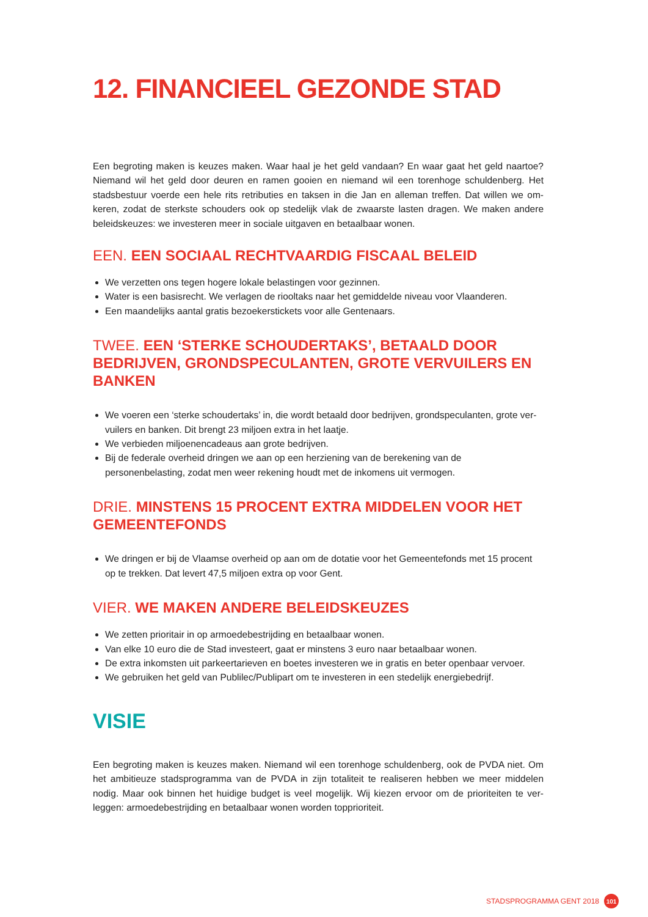12. FINANCIEEL GEZONDE STAD
Een begroting maken is keuzes maken. Waar haal je het geld vandaan? En waar gaat het geld naartoe? Niemand wil het geld door deuren en ramen gooien en niemand wil een torenhoge schuldenberg. Het stadsbestuur voerde een hele rits retributies en taksen in die Jan en alleman treffen. Dat willen we om-keren, zodat de sterkste schouders ook op stedelijk vlak de zwaarste lasten dragen. We maken andere beleidskeuzes: we investeren meer in sociale uitgaven en betaalbaar wonen.
EEN. EEN SOCIAAL RECHTVAARDIG FISCAAL BELEID
We verzetten ons tegen hogere lokale belastingen voor gezinnen.
Water is een basisrecht. We verlagen de riooltaks naar het gemiddelde niveau voor Vlaanderen.
Een maandelijks aantal gratis bezoekerstickets voor alle Gentenaars.
TWEE. EEN ‘STERKE SCHOUDERTAKS’, BETAALD DOOR BEDRIJVEN, GRONDSPECULANTEN, GROTE VERVUILERS EN BANKEN
We voeren een ‘sterke schoudertaks’ in, die wordt betaald door bedrijven, grondspeculanten, grote ver-vuilers en banken. Dit brengt 23 miljoen extra in het laatje.
We verbieden miljoenencadeaus aan grote bedrijven.
Bij de federale overheid dringen we aan op een herziening van de berekening van de personenbelasting, zodat men weer rekening houdt met de inkomens uit vermogen.
DRIE. MINSTENS 15 PROCENT EXTRA MIDDELEN VOOR HET GEMEENTEFONDS
We dringen er bij de Vlaamse overheid op aan om de dotatie voor het Gemeentefonds met 15 procent op te trekken. Dat levert 47,5 miljoen extra op voor Gent.
VIER. WE MAKEN ANDERE BELEIDSKEUZES
We zetten prioritair in op armoedebestrijding en betaalbaar wonen.
Van elke 10 euro die de Stad investeert, gaat er minstens 3 euro naar betaalbaar wonen.
De extra inkomsten uit parkeertarieven en boetes investeren we in gratis en beter openbaar vervoer.
We gebruiken het geld van Publilec/Publipart om te investeren in een stedelijk energiebedrijf.
VISIE
Een begroting maken is keuzes maken. Niemand wil een torenhoge schuldenberg, ook de PVDA niet. Om het ambitieuze stadsprogramma van de PVDA in zijn totaliteit te realiseren hebben we meer middelen nodig. Maar ook binnen het huidige budget is veel mogelijk. Wij kiezen ervoor om de prioriteiten te ver-leggen: armoedebestrijding en betaalbaar wonen worden topprioriteit.
STADSPROGRAMMA GENT 2018 101